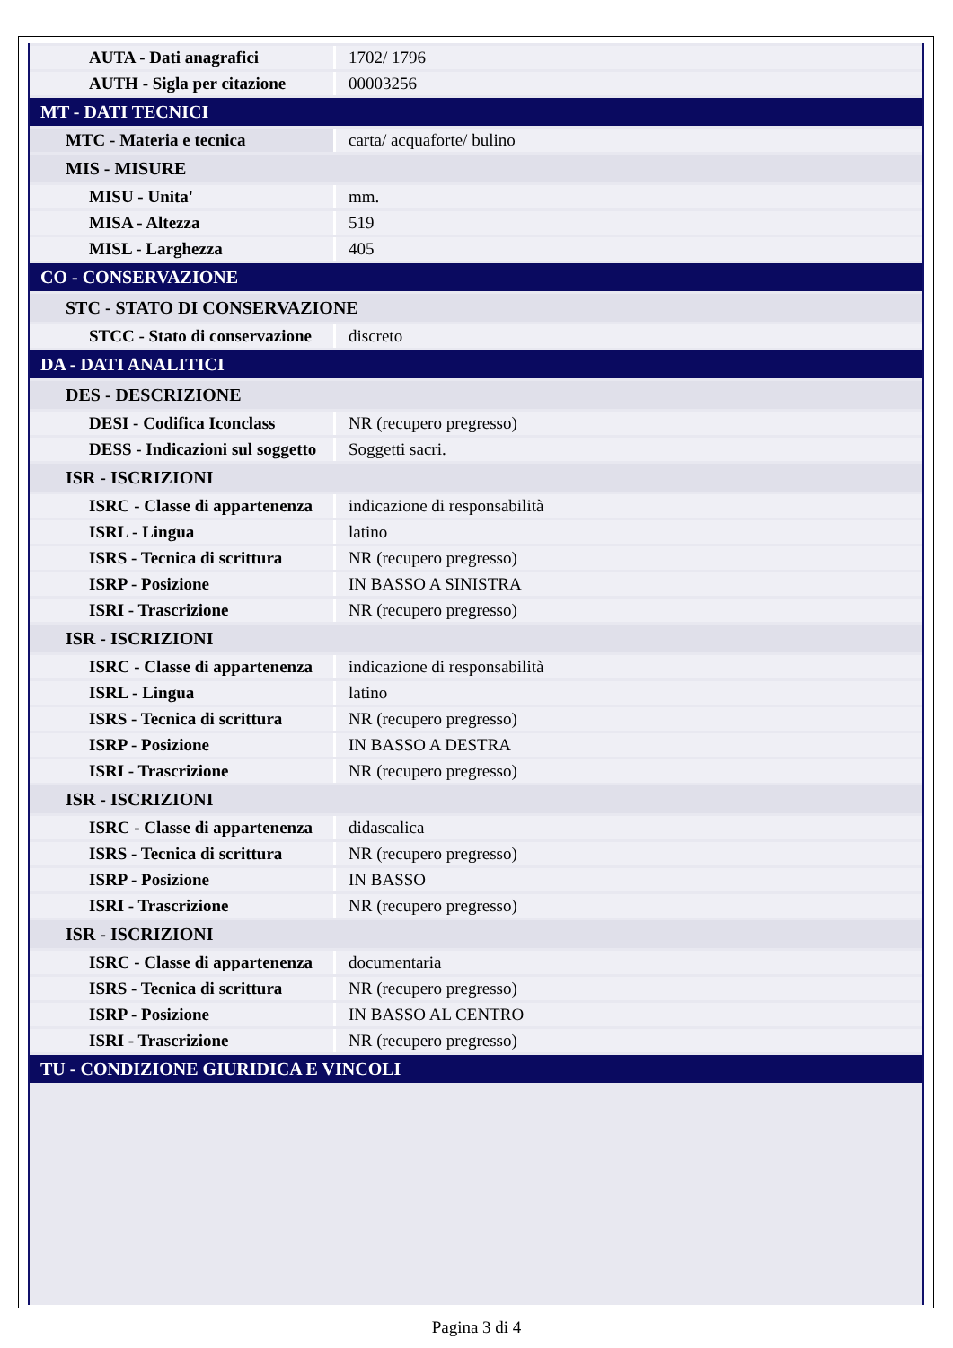| AUTA - Dati anagrafici | 1702/ 1796 |
| AUTH - Sigla per citazione | 00003256 |
| MT - DATI TECNICI | |
| MTC - Materia e tecnica | carta/ acquaforte/ bulino |
| MIS - MISURE | |
| MISU - Unita' | mm. |
| MISA - Altezza | 519 |
| MISL - Larghezza | 405 |
| CO - CONSERVAZIONE | |
| STC - STATO DI CONSERVAZIONE | |
| STCC - Stato di conservazione | discreto |
| DA - DATI ANALITICI | |
| DES - DESCRIZIONE | |
| DESI - Codifica Iconclass | NR (recupero pregresso) |
| DESS - Indicazioni sul soggetto | Soggetti sacri. |
| ISR - ISCRIZIONI | |
| ISRC - Classe di appartenenza | indicazione di responsabilità |
| ISRL - Lingua | latino |
| ISRS - Tecnica di scrittura | NR (recupero pregresso) |
| ISRP - Posizione | IN BASSO A SINISTRA |
| ISRI - Trascrizione | NR (recupero pregresso) |
| ISR - ISCRIZIONI | |
| ISRC - Classe di appartenenza | indicazione di responsabilità |
| ISRL - Lingua | latino |
| ISRS - Tecnica di scrittura | NR (recupero pregresso) |
| ISRP - Posizione | IN BASSO A DESTRA |
| ISRI - Trascrizione | NR (recupero pregresso) |
| ISR - ISCRIZIONI | |
| ISRC - Classe di appartenenza | didascalica |
| ISRS - Tecnica di scrittura | NR (recupero pregresso) |
| ISRP - Posizione | IN BASSO |
| ISRI - Trascrizione | NR (recupero pregresso) |
| ISR - ISCRIZIONI | |
| ISRC - Classe di appartenenza | documentaria |
| ISRS - Tecnica di scrittura | NR (recupero pregresso) |
| ISRP - Posizione | IN BASSO AL CENTRO |
| ISRI - Trascrizione | NR (recupero pregresso) |
| TU - CONDIZIONE GIURIDICA E VINCOLI | |
Pagina 3 di 4